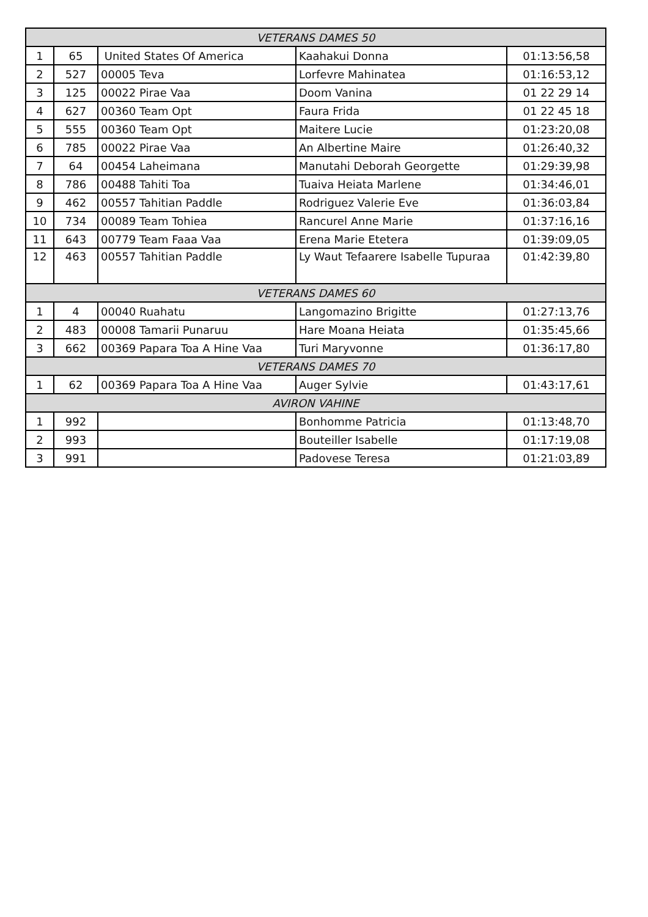| VETERANS DAMES 50 | | | | |
| 1 | 65 | United States Of America | Kaahakui Donna | 01:13:56,58 |
| 2 | 527 | 00005 Teva | Lorfevre Mahinatea | 01:16:53,12 |
| 3 | 125 | 00022 Pirae Vaa | Doom Vanina | 01 22 29 14 |
| 4 | 627 | 00360 Team Opt | Faura Frida | 01 22 45 18 |
| 5 | 555 | 00360 Team Opt | Maitere Lucie | 01:23:20,08 |
| 6 | 785 | 00022 Pirae Vaa | An Albertine Maire | 01:26:40,32 |
| 7 | 64 | 00454 Laheimana | Manutahi Deborah Georgette | 01:29:39,98 |
| 8 | 786 | 00488 Tahiti Toa | Tuaiva Heiata Marlene | 01:34:46,01 |
| 9 | 462 | 00557 Tahitian Paddle | Rodriguez Valerie Eve | 01:36:03,84 |
| 10 | 734 | 00089 Team Tohiea | Rancurel Anne Marie | 01:37:16,16 |
| 11 | 643 | 00779 Team Faaa Vaa | Erena Marie Etetera | 01:39:09,05 |
| 12 | 463 | 00557 Tahitian Paddle | Ly Waut Tefaarere Isabelle Tupuraa | 01:42:39,80 |
| VETERANS DAMES 60 | | | | |
| 1 | 4 | 00040 Ruahatu | Langomazino Brigitte | 01:27:13,76 |
| 2 | 483 | 00008 Tamarii Punaruu | Hare Moana Heiata | 01:35:45,66 |
| 3 | 662 | 00369 Papara Toa A Hine Vaa | Turi Maryvonne | 01:36:17,80 |
| VETERANS DAMES 70 | | | | |
| 1 | 62 | 00369 Papara Toa A Hine Vaa | Auger Sylvie | 01:43:17,61 |
| AVIRON VAHINE | | | | |
| 1 | 992 | | Bonhomme Patricia | 01:13:48,70 |
| 2 | 993 | | Bouteiller Isabelle | 01:17:19,08 |
| 3 | 991 | | Padovese Teresa | 01:21:03,89 |